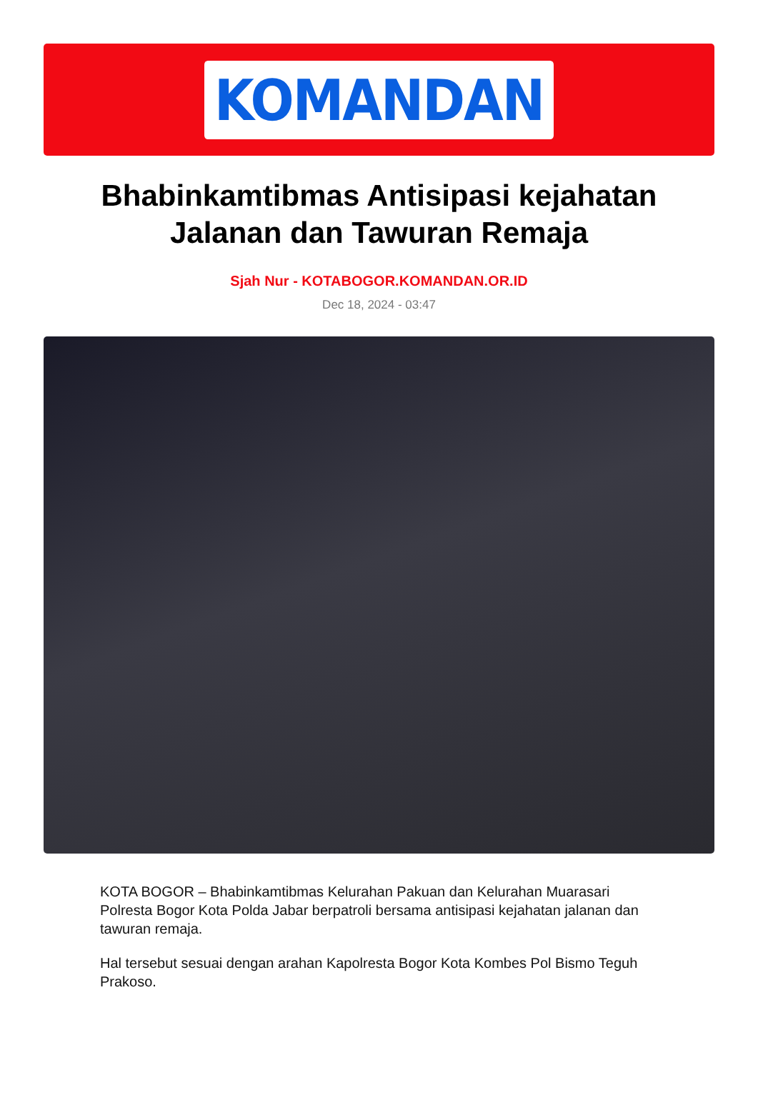KOMANDAN
Bhabinkamtibmas Antisipasi kejahatan Jalanan dan Tawuran Remaja
Sjah Nur - KOTABOGOR.KOMANDAN.OR.ID
Dec 18, 2024 - 03:47
KOTA BOGOR – Bhabinkamtibmas Kelurahan Pakuan dan Kelurahan Muarasari Polresta Bogor Kota Polda Jabar berpatroli bersama antisipasi kejahatan jalanan dan tawuran remaja.
Hal tersebut sesuai dengan arahan Kapolresta Bogor Kota Kombes Pol Bismo Teguh Prakoso.